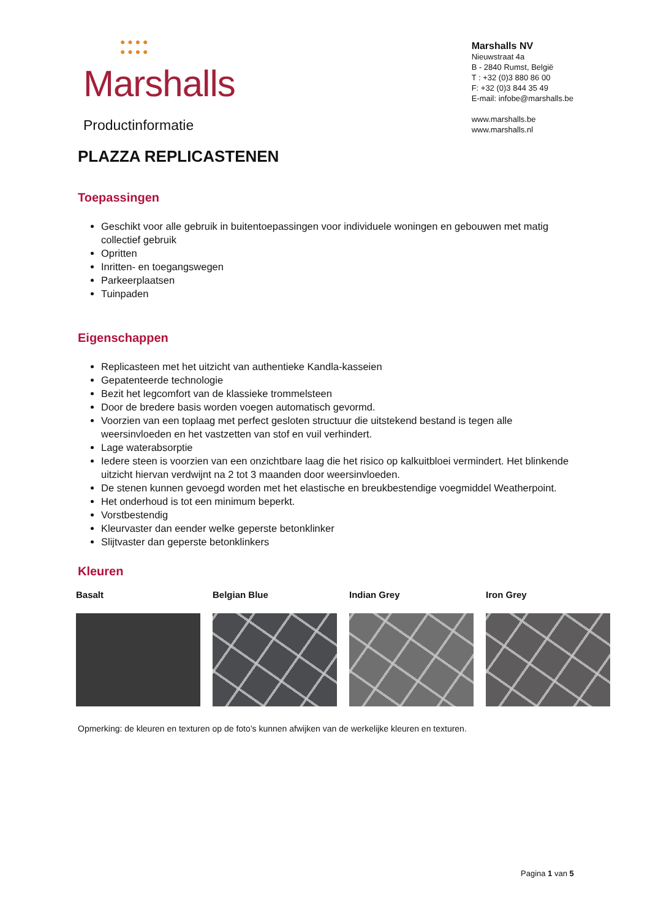● ● ● ●
● ● ● ●
Marshalls
Productinformatie
Marshalls NV
Nieuwstraat 4a
B - 2840 Rumst, België
T : +32 (0)3 880 86 00
F: +32 (0)3 844 35 49
E-mail: infobe@marshalls.be
www.marshalls.be
www.marshalls.nl
PLAZZA REPLICASTENEN
Toepassingen
Geschikt voor alle gebruik in buitentoepassingen voor individuele woningen en gebouwen met matig collectief gebruik
Opritten
Inritten- en toegangswegen
Parkeerplaatsen
Tuinpaden
Eigenschappen
Replicasteen met het uitzicht van authentieke Kandla-kasseien
Gepatenteerde technologie
Bezit het legcomfort van de klassieke trommelsteen
Door de bredere basis worden voegen automatisch gevormd.
Voorzien van een toplaag met perfect gesloten structuur die uitstekend bestand is tegen alle weersinvloeden en het vastzetten van stof en vuil verhindert.
Lage waterabsorptie
Iedere steen is voorzien van een onzichtbare laag die het risico op kalkuitbloei vermindert. Het blinkende uitzicht hiervan verdwijnt na 2 tot 3 maanden door weersinvloeden.
De stenen kunnen gevoegd worden met het elastische en breukbestendige voegmiddel Weatherpoint.
Het onderhoud is tot een minimum beperkt.
Vorstbestendig
Kleurvaster dan eender welke geperste betonklinker
Slijtvaster dan geperste betonklinkers
Kleuren
Basalt Belgian Blue Indian Grey Iron Grey
Opmerking: de kleuren en texturen op de foto’s kunnen afwijken van de werkelijke kleuren en texturen.
Pagina 1 van 5